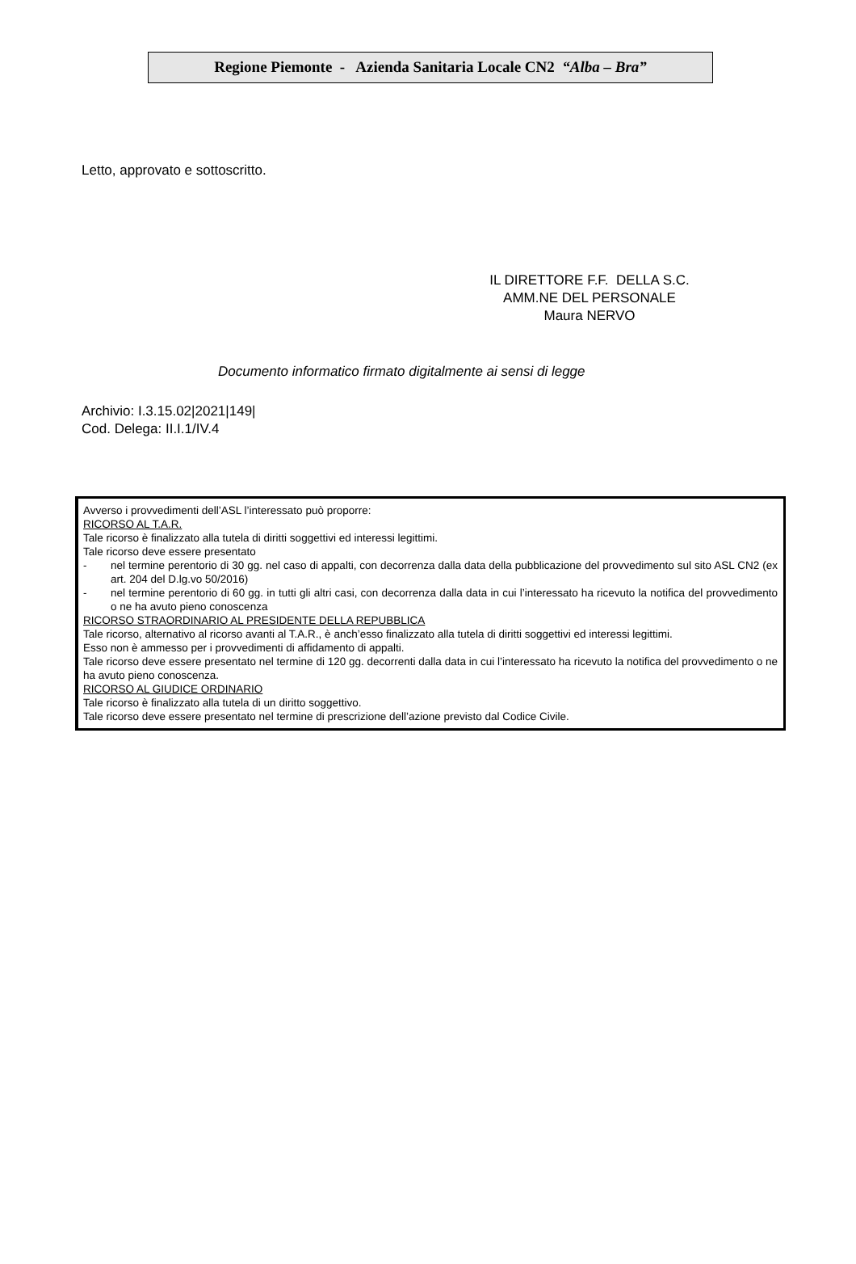Regione Piemonte - Azienda Sanitaria Locale CN2 “Alba – Bra”
Letto, approvato e sottoscritto.
IL DIRETTORE F.F. DELLA S.C.
AMM.NE DEL PERSONALE
Maura NERVO
Documento informatico firmato digitalmente ai sensi di legge
Archivio: I.3.15.02|2021|149|
Cod. Delega: II.I.1/IV.4
Avverso i provvedimenti dell’ASL l’interessato può proporre:
RICORSO AL T.A.R.
Tale ricorso è finalizzato alla tutela di diritti soggettivi ed interessi legittimi.
Tale ricorso deve essere presentato
- nel termine perentorio di 30 gg. nel caso di appalti, con decorrenza dalla data della pubblicazione del provvedimento sul sito ASL CN2 (ex art. 204 del D.lg.vo 50/2016)
- nel termine perentorio di 60 gg. in tutti gli altri casi, con decorrenza dalla data in cui l’interessato ha ricevuto la notifica del provvedimento o ne ha avuto pieno conoscenza
RICORSO STRAORDINARIO AL PRESIDENTE DELLA REPUBBLICA
Tale ricorso, alternativo al ricorso avanti al T.A.R., è anch’esso finalizzato alla tutela di diritti soggettivi ed interessi legittimi.
Esso non è ammesso per i provvedimenti di affidamento di appalti.
Tale ricorso deve essere presentato nel termine di 120 gg. decorrenti dalla data in cui l’interessato ha ricevuto la notifica del provvedimento o ne ha avuto pieno conoscenza.
RICORSO AL GIUDICE ORDINARIO
Tale ricorso è finalizzato alla tutela di un diritto soggettivo.
Tale ricorso deve essere presentato nel termine di prescrizione dell’azione previsto dal Codice Civile.